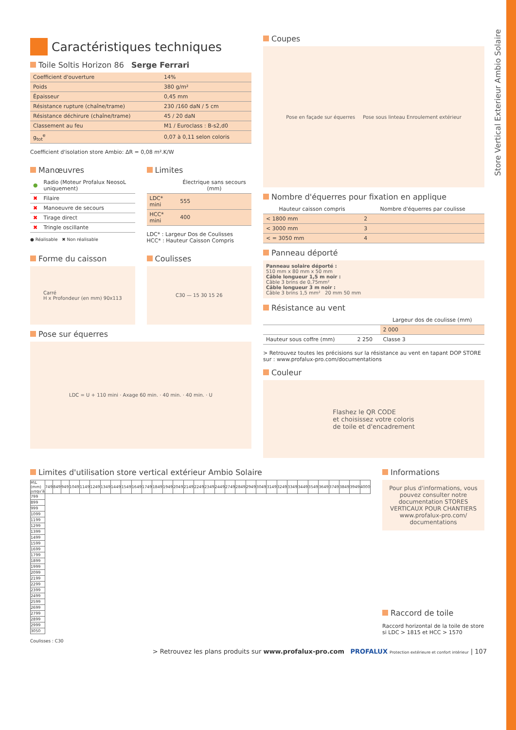Store Vertical Exterieur Ambio Solaire
Caractéristiques techniques
Toile Soltis Horizon 86 Serge Ferrari
| Coefficient d'ouverture | 14% |
| Poids | 380 g/m² |
| Épaisseur | 0,45 mm |
| Résistance rupture (chaîne/trame) | 230 /160 daN / 5 cm |
| Résistance déchirure (chaîne/trame) | 45 / 20 daN |
| Classement au feu | M1 / Euroclass : B-s2,d0 |
| g<sub>tot</sub><sup>e</sup> | 0,07 à 0,11 selon coloris |
Coefficient d'isolation store Ambio: ΔR = 0,08 m².K/W
Manœuvres
| ● | Radio (Moteur Profalux NeosoL uniquement) |
| ✖ | Filaire |
| ✖ | Manoeuvre de secours |
| ✖ | Tirage direct |
| ✖ | Tringle oscillante |
● Réalisable ✖ Non réalisable
Limites
| | Électrique sans secours (mm) |
| --- | --- |
| LDC* mini | 555 |
| HCC* mini | 400 |
LDC* : Largeur Dos de Coulisses
HCC* : Hauteur Caisson Compris
Forme du caisson
Carré
H x Profondeur (en mm) 90x113
Coulisses
C30 — 15 30 15 26
Pose sur équerres
LDC = U + 110 mini · Axage 60 min. · 40 min. · 40 min. · U
Coupes
Pose en façade sur équerres Pose sous linteau Enroulement extérieur
Nombre d'équerres pour fixation en applique
| Hauteur caisson compris | Nombre d'équerres par coulisse |
| --- | --- |
| < 1800 mm | 2 |
| < 3000 mm | 3 |
| < = 3050 mm | 4 |
Panneau déporté
Panneau solaire déporté :
510 mm x 80 mm x 50 mm
Câble longueur 1,5 m noir :
Câble 3 brins de 0,75mm²
Câble longueur 3 m noir :
Câble 3 brins 1,5 mm² 20 mm 50 mm
Résistance au vent
| | | Largeur dos de coulisse (mm) |
| | | 2 000 |
| Hauteur sous coffre (mm) | 2 250 | Classe 3 |
> Retrouvez toutes les précisions sur la résistance au vent en tapant DOP STORE sur : www.profalux-pro.com/documentations
Couleur
Flashez le QR CODE
et choisissez votre coloris
de toile et d'encadrement
Limites d'utilisation store vertical extérieur Ambio Solaire
| H\L (mm) jusqu'à | 749 | 849 | 949 | 1049 | 1149 | 1249 | 1349 | 1449 | 1549 | 1649 | 1749 | 1849 | 1949 | 2049 | 2149 | 2249 | 2349 | 2449 | 2749 | 2849 | 2949 | 3049 | 3149 | 3249 | 3349 | 3449 | 3549 | 3649 | 3749 | 3849 | 3949 | 4000 |
| 799 | | | | | | | | | | | | | | | | | | | | | | | | | | | | | | | | |
| 899 | | | | | | | | | | | | | | | | | | | | | | | | | | | | | | | | |
| 999 | | | | | | | | | | | | | | | | | | | | | | | | | | | | | | | | |
| 1099 | | | | | | | | | | | | | | | | | | | | | | | | | | | | | | | | |
| 1199 | | | | | | | | | | | | | | | | | | | | | | | | | | | | | | | | |
| 1299 | | | | | | | | | | | | | | | | | | | | | | | | | | | | | | | | |
| 1399 | | | | | | | | | | | | | | | | | | | | | | | | | | | | | | | | |
| 1499 | | | | | | | | | | | | | | | | | | | | | | | | | | | | | | | | |
| 1599 | | | | | | | | | | | | | | | | | | | | | | | | | | | | | | | | |
| 1699 | | | | | | | | | | | | | | | | | | | | | | | | | | | | | | | | |
| 1799 | | | | | | | | | | | | | | | | | | | | | | | | | | | | | | | | |
| 1899 | | | | | | | | | | | | | | | | | | | | | | | | | | | | | | | | |
| 1999 | | | | | | | | | | | | | | | | | | | | | | | | | | | | | | | | |
| 2099 | | | | | | | | | | | | | | | | | | | | | | | | | | | | | | | | |
| 2199 | | | | | | | | | | | | | | | | | | | | | | | | | | | | | | | | |
| 2299 | | | | | | | | | | | | | | | | | | | | | | | | | | | | | | | | |
| 2399 | | | | | | | | | | | | | | | | | | | | | | | | | | | | | | | | |
| 2499 | | | | | | | | | | | | | | | | | | | | | | | | | | | | | | | | |
| 2599 | | | | | | | | | | | | | | | | | | | | | | | | | | | | | | | | |
| 2699 | | | | | | | | | | | | | | | | | | | | | | | | | | | | | | | | |
| 2799 | | | | | | | | | | | | | | | | | | | | | | | | | | | | | | | | |
| 2899 | | | | | | | | | | | | | | | | | | | | | | | | | | | | | | | | |
| 2999 | | | | | | | | | | | | | | | | | | | | | | | | | | | | | | | | |
| 3050 | | | | | | | | | | | | | | | | | | | | | | | | | | | | | | | | |
Coulisses : C30
Informations
Pour plus d'informations, vous pouvez consulter notre documentation STORES VERTICAUX POUR CHANTIERS
www.profalux-pro.com/ documentations
Raccord de toile
Raccord horizontal de la toile de store si LDC > 1815 et HCC > 1570
> Retrouvez les plans produits sur www.profalux-pro.com PROFALUX Protection extérieure et confort intérieur | 107